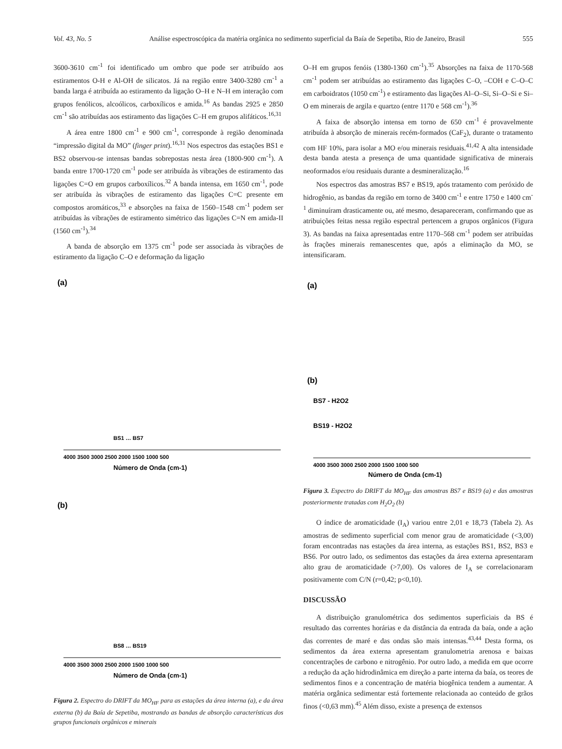Vol. 43, No. 5 Análise espectroscópica da matéria orgânica no sedimento superficial da Baía de Sepetiba, Rio de Janeiro, Brasil 555
3600-3610 cm<sup>-1</sup> foi identificado um ombro que pode ser atribuído aos estiramentos O-H e Al-OH de silicatos. Já na região entre 3400-3280 cm<sup>-1</sup> a banda larga é atribuída ao estiramento da ligação O–H e N–H em interação com grupos fenólicos, alcoólicos, carboxílicos e amida.<sup>16</sup> As bandas 2925 e 2850 cm<sup>-1</sup> são atribuídas aos estiramento das ligações C–H em grupos alifáticos.<sup>16,31</sup>
A área entre 1800 cm<sup>-1</sup> e 900 cm<sup>-1</sup>, corresponde à região denominada “impressão digital da MO” (finger print).<sup>16,31</sup> Nos espectros das estações BS1 e BS2 observou-se intensas bandas sobrepostas nesta área (1800-900 cm<sup>-1</sup>). A banda entre 1700-1720 cm<sup>-1</sup> pode ser atribuída às vibrações de estiramento das ligações C=O em grupos carboxílicos.<sup>32</sup> A banda intensa, em 1650 cm<sup>-1</sup>, pode ser atribuída às vibrações de estiramento das ligações C=C presente em compostos aromáticos,<sup>33</sup> e absorções na faixa de 1560–1548 cm<sup>-1</sup> podem ser atribuídas às vibrações de estiramento simétrico das ligações C=N em amida-II (1560 cm<sup>-1</sup>).<sup>34</sup>
A banda de absorção em 1375 cm<sup>-1</sup> pode ser associada às vibrações de estiramento da ligação C–O e deformação da ligação
(a)
BS1 … BS7
Número de Onda (cm-1)
4000 3500 3000 2500 2000 1500 1000 500
(b)
BS8 … BS19
Número de Onda (cm-1)
4000 3500 3000 2500 2000 1500 1000 500
Figura 2. Espectro do DRIFT da MO<sub>HF</sub> para as estações da área interna (a), e da área externa (b) da Baía de Sepetiba, mostrando as bandas de absorção características dos grupos funcionais orgânicos e minerais
O–H em grupos fenóis (1380-1360 cm<sup>-1</sup>).<sup>35</sup> Absorções na faixa de 1170-568 cm<sup>-1</sup> podem ser atribuídas ao estiramento das ligações C–O, –COH e C–O–C em carboidratos (1050 cm<sup>-1</sup>) e estiramento das ligações Al–O–Si, Si–O–Si e Si–O em minerais de argila e quartzo (entre 1170 e 568 cm<sup>-1</sup>).<sup>36</sup>
A faixa de absorção intensa em torno de 650 cm<sup>-1</sup> é provavelmente atribuída à absorção de minerais recém-formados (CaF<sub>2</sub>), durante o tratamento com HF 10%, para isolar a MO e/ou minerais residuais.<sup>41,42</sup> A alta intensidade desta banda atesta a presença de uma quantidade significativa de minerais neoformados e/ou residuais durante a desmineralização.<sup>16</sup>
Nos espectros das amostras BS7 e BS19, após tratamento com peróxido de hidrogênio, as bandas da região em torno de 3400 cm<sup>-1</sup> e entre 1750 e 1400 cm<sup>-1</sup> diminuíram drasticamente ou, até mesmo, desapareceram, confirmando que as atribuições feitas nessa região espectral pertencem a grupos orgânicos (Figura 3). As bandas na faixa apresentadas entre 1170–568 cm<sup>-1</sup> podem ser atribuídas às frações minerais remanescentes que, após a eliminação da MO, se intensificaram.
(a)
(b)
BS7 - H2O2
BS19 - H2O2
4000 3500 3000 2500 2000 1500 1000 500
Número de Onda (cm-1)
Figura 3. Espectro do DRIFT da MO<sub>HF</sub> das amostras BS7 e BS19 (a) e das amostras posteriormente tratadas com H<sub>2</sub>O<sub>2</sub> (b)
O índice de aromaticidade (I<sub>A</sub>) variou entre 2,01 e 18,73 (Tabela 2). As amostras de sedimento superficial com menor grau de aromaticidade (<3,00) foram encontradas nas estações da área interna, as estações BS1, BS2, BS3 e BS6. Por outro lado, os sedimentos das estações da área externa apresentaram alto grau de aromaticidade (>7,00). Os valores de I<sub>A</sub> se correlacionaram positivamente com C/N (r=0,42; p<0,10).
DISCUSSÃO
A distribuição granulométrica dos sedimentos superficiais da BS é resultado das correntes horárias e da distância da entrada da baía, onde a ação das correntes de maré e das ondas são mais intensas.<sup>43,44</sup> Desta forma, os sedimentos da área externa apresentam granulometria arenosa e baixas concentrações de carbono e nitrogênio. Por outro lado, a medida em que ocorre a redução da ação hidrodinâmica em direção a parte interna da baía, os teores de sedimentos finos e a concentração de matéria biogênica tendem a aumentar. A matéria orgânica sedimentar está fortemente relacionada ao conteúdo de grãos finos (<0,63 mm).<sup>45</sup> Além disso, existe a presença de extensos